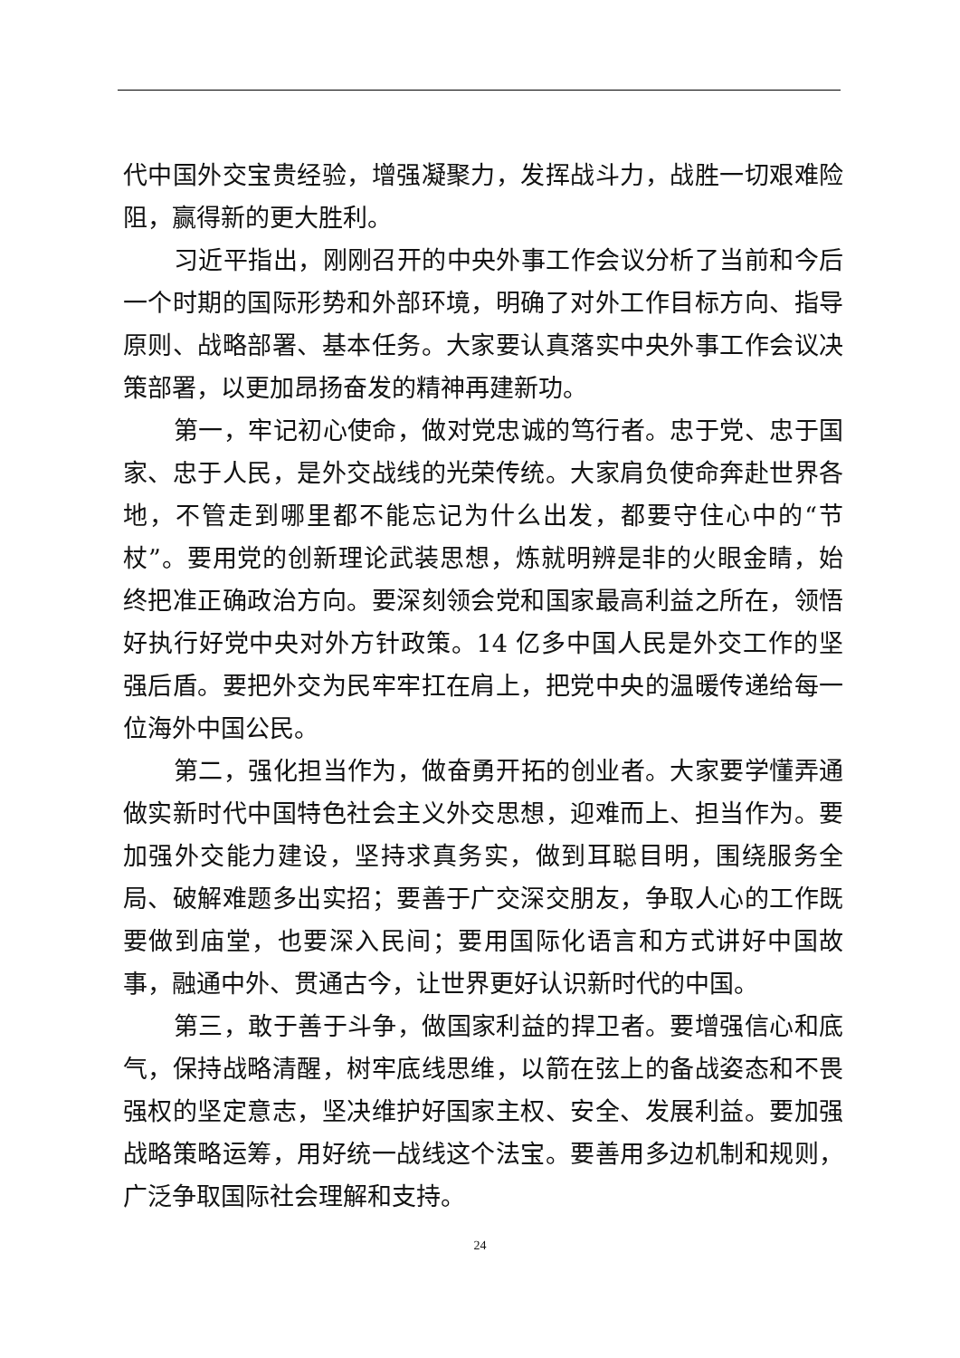代中国外交宝贵经验，增强凝聚力，发挥战斗力，战胜一切艰难险阻，赢得新的更大胜利。
习近平指出，刚刚召开的中央外事工作会议分析了当前和今后一个时期的国际形势和外部环境，明确了对外工作目标方向、指导原则、战略部署、基本任务。大家要认真落实中央外事工作会议决策部署，以更加昂扬奋发的精神再建新功。
第一，牢记初心使命，做对党忠诚的笃行者。忠于党、忠于国家、忠于人民，是外交战线的光荣传统。大家肩负使命奔赴世界各地，不管走到哪里都不能忘记为什么出发，都要守住心中的“节杖”。要用党的创新理论武装思想，炼就明辨是非的火眼金睛，始终把准正确政治方向。要深刻领会党和国家最高利益之所在，领悟好执行好党中央对外方针政策。14 亿多中国人民是外交工作的坚强后盾。要把外交为民牢牢扛在肩上，把党中央的温暖传递给每一位海外中国公民。
第二，强化担当作为，做奋勇开拓的创业者。大家要学懂弄通做实新时代中国特色社会主义外交思想，迎难而上、担当作为。要加强外交能力建设，坚持求真务实，做到耳聪目明，围绕服务全局、破解难题多出实招；要善于广交深交朋友，争取人心的工作既要做到庙堂，也要深入民间；要用国际化语言和方式讲好中国故事，融通中外、贯通古今，让世界更好认识新时代的中国。
第三，敢于善于斗争，做国家利益的捍卫者。要增强信心和底气，保持战略清醒，树牢底线思维，以箭在弦上的备战姿态和不畏强权的坚定意志，坚决维护好国家主权、安全、发展利益。要加强战略策略运筹，用好统一战线这个法宝。要善用多边机制和规则，广泛争取国际社会理解和支持。
24